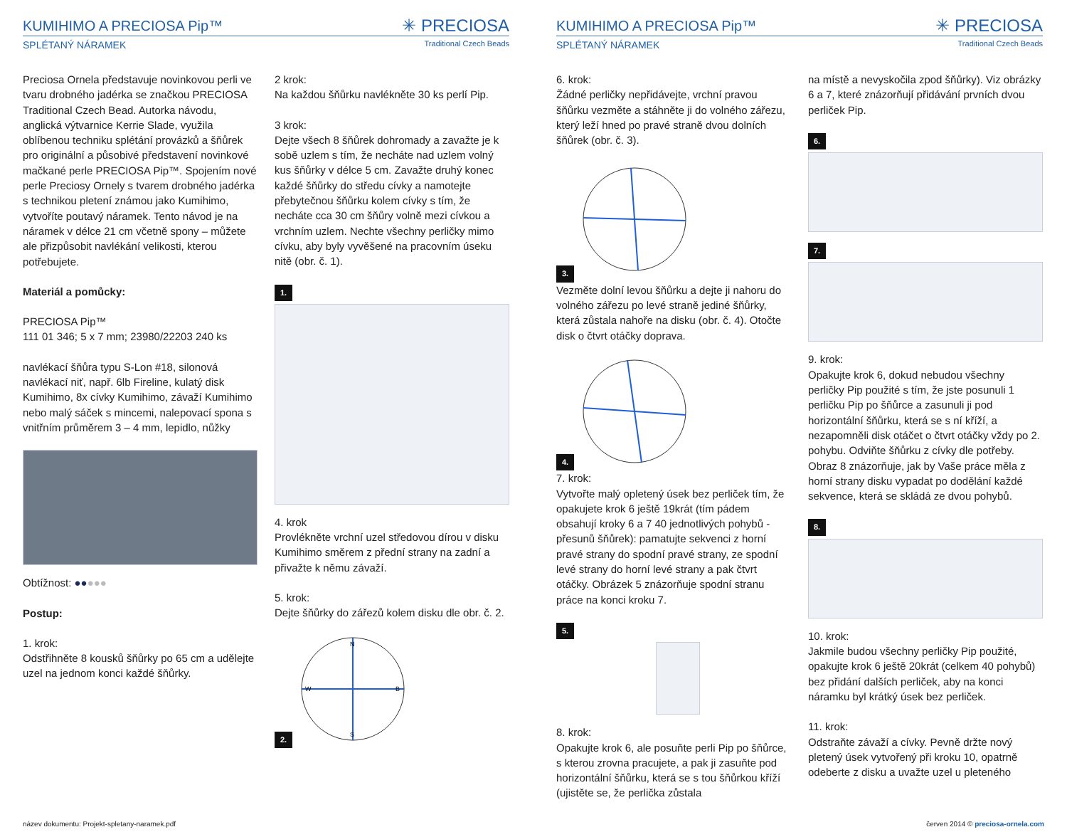KUMIHIMO A PRECIOSA Pip™
✳ PRECIOSA
SPLÉTANÝ NÁRAMEK Traditional Czech Beads
Preciosa Ornela představuje novinkovou perli ve tvaru drobného jadérka se značkou PRECIOSA Traditional Czech Bead. Autorka návodu, anglická výtvarnice Kerrie Slade, využila oblíbenou techniku splétání provázků a šňůrek pro originální a působivé představení novinkové mačkané perle PRECIOSA Pip™. Spojením nové perle Preciosy Ornely s tvarem drobného jadérka s technikou pletení známou jako Kumihimo, vytvoříte poutavý náramek. Tento návod je na náramek v délce 21 cm včetně spony – můžete ale přizpůsobit navlékání velikosti, kterou potřebujete.
Materiál a pomůcky:
PRECIOSA Pip™
111 01 346; 5 x 7 mm; 23980/22203 240 ks
navlékací šňůra typu S-Lon #18, silonová navlékací niť, např. 6lb Fireline, kulatý disk Kumihimo, 8x cívky Kumihimo, závaží Kumihimo nebo malý sáček s mincemi, nalepovací spona s vnitřním průměrem 3 – 4 mm, lepidlo, nůžky
Obtížnost: ●●●●●
Postup:
1. krok:
Odstřihněte 8 kousků šňůrky po 65 cm a udělejte uzel na jednom konci každé šňůrky.
2 krok:
Na každou šňůrku navlékněte 30 ks perlí Pip.
3 krok:
Dejte všech 8 šňůrek dohromady a zavažte je k sobě uzlem s tím, že necháte nad uzlem volný kus šňůrky v délce 5 cm. Zavažte druhý konec každé šňůrky do středu cívky a namotejte přebytečnou šňůrku kolem cívky s tím, že necháte cca 30 cm šňůry volně mezi cívkou a vrchním uzlem. Nechte všechny perličky mimo cívku, aby byly vyvěšené na pracovním úseku nitě (obr. č. 1).
1.
4. krok
Provlékněte vrchní uzel středovou dírou v disku Kumihimo směrem z přední strany na zadní a přivažte k němu závaží.
5. krok:
Dejte šňůrky do zářezů kolem disku dle obr. č. 2.
2.
N
S
W
B
KUMIHIMO A PRECIOSA Pip™
✳ PRECIOSA
SPLÉTANÝ NÁRAMEK Traditional Czech Beads
6. krok:
Žádné perličky nepřidávejte, vrchní pravou šňůrku vezměte a stáhněte ji do volného zářezu, který leží hned po pravé straně dvou dolních šňůrek (obr. č. 3).
3.
Vezměte dolní levou šňůrku a dejte ji nahoru do volného zářezu po levé straně jediné šňůrky, která zůstala nahoře na disku (obr. č. 4). Otočte disk o čtvrt otáčky doprava.
4.
7. krok:
Vytvořte malý opletený úsek bez perliček tím, že opakujete krok 6 ještě 19krát (tím pádem obsahují kroky 6 a 7 40 jednotlivých pohybů - přesunů šňůrek): pamatujte sekvenci z horní pravé strany do spodní pravé strany, ze spodní levé strany do horní levé strany a pak čtvrt otáčky. Obrázek 5 znázorňuje spodní stranu práce na konci kroku 7.
5.
8. krok:
Opakujte krok 6, ale posuňte perli Pip po šňůrce, s kterou zrovna pracujete, a pak ji zasuňte pod horizontální šňůrku, která se s tou šňůrkou kříží (ujistěte se, že perlička zůstala
na místě a nevyskočila zpod šňůrky). Viz obrázky 6 a 7, které znázorňují přidávání prvních dvou perliček Pip.
6. 7.
9. krok:
Opakujte krok 6, dokud nebudou všechny perličky Pip použité s tím, že jste posunuli 1 perličku Pip po šňůrce a zasunuli ji pod horizontální šňůrku, která se s ní kříží, a nezapomněli disk otáčet o čtvrt otáčky vždy po 2. pohybu. Odviňte šňůrku z cívky dle potřeby. Obraz 8 znázorňuje, jak by Vaše práce měla z horní strany disku vypadat po dodělání každé sekvence, která se skládá ze dvou pohybů.
8.
10. krok:
Jakmile budou všechny perličky Pip použité, opakujte krok 6 ještě 20krát (celkem 40 pohybů) bez přidání dalších perliček, aby na konci náramku byl krátký úsek bez perliček.
11. krok:
Odstraňte závaží a cívky. Pevně držte nový pletený úsek vytvořený při kroku 10, opatrně odeberte z disku a uvažte uzel u pleteného
název dokumentu: Projekt-spletany-naramek.pdf červen 2014 © preciosa-ornela.com